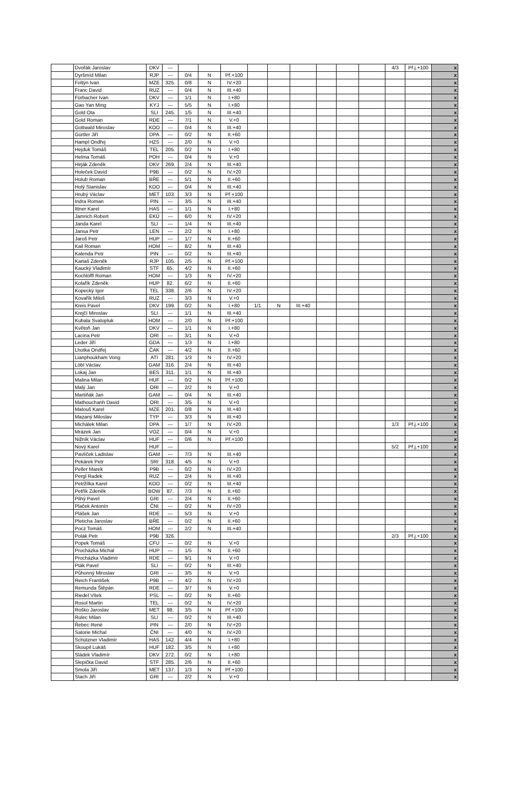| | Dvořák Jaroslav | DKV | --- | | | | | | | | | | 4/3 | Př.j.+100 | x |
| | Dyršmíd Milan | RJP | --- | 0/4 | N | Př.+100 | | | | | | | | | x |
| | Foltýn Ivan | MZE | 325. | 0/8 | N | IV.+20 | | | | | | | | | x |
| | Franc David | RUZ | --- | 0/4 | N | III.+40 | | | | | | | | | x |
| | Fürbacher Ivan | DKV | --- | 1/1 | N | I.+80 | | | | | | | | | x |
| | Gao Yan Ming | KYJ | --- | 5/5 | N | I.+80 | | | | | | | | | x |
| | Gold Ota | SLI | 245. | 1/5 | N | III.+40 | | | | | | | | | x |
| | Gold Roman | RDE | --- | 7/1 | N | V.+0 | | | | | | | | | x |
| | Gottwald Miroslav | KOO | --- | 0/4 | N | III.+40 | | | | | | | | | x |
| | Gürtler Jiří | DPA | --- | 0/2 | N | II.+60 | | | | | | | | | x |
| | Hampl Ondřej | HZS | --- | 2/0 | N | V.+0 | | | | | | | | | x |
| | Hejduk Tomáš | TEL | 205. | 0/2 | N | I.+80 | | | | | | | | | x |
| | Helma Tomáš | POH | --- | 0/4 | N | V.+0 | | | | | | | | | x |
| | Hirják Zdeněk | DKV | 269. | 2/4 | N | III.+40 | | | | | | | | | x |
| | Holeček David | P9B | --- | 0/2 | N | IV.+20 | | | | | | | | | x |
| | Holub Roman | BŘE | --- | 5/1 | N | II.+60 | | | | | | | | | x |
| | Holý Stanislav | KOO | --- | 0/4 | N | III.+40 | | | | | | | | | x |
| | Hrubý Václav | MET | 103. | 3/3 | N | Př.+100 | | | | | | | | | x |
| | Indra Roman | PIN | --- | 3/5 | N | III.+40 | | | | | | | | | x |
| | Ittner Karel | HAS | --- | 1/1 | N | I.+80 | | | | | | | | | x |
| | Jamrich Robert | EKÚ | --- | 6/0 | N | IV.+20 | | | | | | | | | x |
| | Janda Karel | SLI | --- | 1/4 | N | III.+40 | | | | | | | | | x |
| | Jansa Petr | LEN | --- | 2/2 | N | I.+80 | | | | | | | | | x |
| | Jaroš Petr | HUP | --- | 1/7 | N | II.+60 | | | | | | | | | x |
| | Kail Roman | HOM | --- | 8/2 | N | III.+40 | | | | | | | | | x |
| | Kalenda Petr | PIN | --- | 0/2 | N | III.+40 | | | | | | | | | x |
| | Kartaš Zdeněk | RJP | 105. | 2/5 | N | Př.+100 | | | | | | | | | x |
| | Kaucký Vladimír | STF | 65. | 4/2 | N | II.+60 | | | | | | | | | x |
| | Kochlöffl Roman | HOM | --- | 1/3 | N | IV.+20 | | | | | | | | | x |
| | Kolařík Zdeněk | HUP | 82. | 6/2 | N | II.+60 | | | | | | | | | x |
| | Kopecký Igor | TEL | 338. | 2/6 | N | IV.+20 | | | | | | | | | x |
| | Kovařík Miloš | RUZ | --- | 3/3 | N | V.+0 | | | | | | | | | x |
| | Kreis Pavel | DKV | 199. | 0/2 | N | I.+80 | 1/1 | N | III.+40 | | | | | | x |
| | Krejčí Miroslav | SLI | --- | 1/1 | N | III.+40 | | | | | | | | | x |
| | Kubala Svatopluk | HOM | --- | 2/0 | N | Př.+100 | | | | | | | | | x |
| | Květoň Jan | DKV | --- | 1/1 | N | I.+80 | | | | | | | | | x |
| | Lacina Petr | ORI | --- | 3/1 | N | V.+0 | | | | | | | | | x |
| | Leder Jiří | GDA | --- | 1/3 | N | I.+80 | | | | | | | | | x |
| | Lhotka Ondřej | ČAK | --- | 4/2 | N | II.+60 | | | | | | | | | x |
| | Lianphoukham Vong | ATI | 281. | 1/3 | N | IV.+20 | | | | | | | | | x |
| | Löbl Václav | GAM | 316. | 2/4 | N | III.+40 | | | | | | | | | x |
| | Lokaj Jan | BES | 311. | 1/1 | N | III.+40 | | | | | | | | | x |
| | Malina Milan | HUF | --- | 0/2 | N | Př.+100 | | | | | | | | | x |
| | Malý Jan | ORI | --- | 2/2 | N | V.+0 | | | | | | | | | x |
| | Martiňák Jan | GAM | --- | 0/4 | N | III.+40 | | | | | | | | | x |
| | Mathouchanh David | ORI | --- | 3/5 | N | V.+0 | | | | | | | | | x |
| | Matouš Karel | MZE | 201. | 0/8 | N | III.+40 | | | | | | | | | x |
| | Mazaný Miloslav | TYP | --- | 3/3 | N | III.+40 | | | | | | | | | x |
| | Michálek Milan | DPA | --- | 1/7 | N | IV.+20 | | | | | | | 1/3 | Př.j.+100 | x |
| | Mrázek Jan | VOZ | --- | 0/4 | N | V.+0 | | | | | | | | | x |
| | Nižník Václav | HUF | --- | 0/6 | N | Př.+100 | | | | | | | | | x |
| | Nový Karel | HUF | --- | | | | | | | | | | 5/2 | Př.j.+100 | x |
| | Pavlíček Ladislav | GAM | --- | 7/3 | N | III.+40 | | | | | | | | | x |
| | Pekárek Petr | SRI | 318. | 4/5 | N | V.+0 | | | | | | | | | x |
| | Peller Marek | P9B | --- | 0/2 | N | IV.+20 | | | | | | | | | x |
| | Pergl Radek | RUZ | --- | 2/4 | N | III.+40 | | | | | | | | | x |
| | Petržílka Karel | KOO | --- | 0/2 | N | III.+40 | | | | | | | | | x |
| | Petřík Zdeněk | BOW | 87. | 7/3 | N | II.+60 | | | | | | | | | x |
| | Pilný Pavel | GRI | --- | 2/4 | N | II.+60 | | | | | | | | | x |
| | Plaček Antonín | ČNI | --- | 0/2 | N | IV.+20 | | | | | | | | | x |
| | Plášek Jan | RDE | --- | 5/3 | N | V.+0 | | | | | | | | | x |
| | Pleticha Jaroslav | BŘE | --- | 0/2 | N | II.+60 | | | | | | | | | x |
| | Pocz Tomáš | HOM | --- | 2/2 | N | III.+40 | | | | | | | | | x |
| | Polák Petr | P9B | 326. | | | | | | | | | | 2/3 | Př.j.+100 | x |
| | Popek Tomáš | CFU | --- | 0/2 | N | V.+0 | | | | | | | | | x |
| | Procházka Michal | HUP | --- | 1/5 | N | II.+60 | | | | | | | | | x |
| | Procházka Vladimír | RDE | --- | 9/1 | N | V.+0 | | | | | | | | | x |
| | Pták Pavel | SLI | --- | 0/2 | N | III.+40 | | | | | | | | | x |
| | Půhonný Miroslav | GRI | --- | 3/5 | N | V.+0 | | | | | | | | | x |
| | Reich František | P9B | --- | 4/2 | N | IV.+20 | | | | | | | | | x |
| | Remunda Štěpán | RDE | --- | 3/7 | N | V.+0 | | | | | | | | | x |
| | Riedel Vítek | PSL | --- | 0/2 | N | II.+60 | | | | | | | | | x |
| | Rosol Martin | TEL | --- | 0/2 | N | IV.+20 | | | | | | | | | x |
| | Roško Jaroslav | MET | 98. | 3/5 | N | Př.+100 | | | | | | | | | x |
| | Rulec Milan | SLI | --- | 0/2 | N | III.+40 | | | | | | | | | x |
| | Řebec René | PIN | --- | 2/0 | N | IV.+20 | | | | | | | | | x |
| | Satorie Michal | ČNI | --- | 4/0 | N | IV.+20 | | | | | | | | | x |
| | Schützner Vladimír | HAS | 142. | 4/4 | N | I.+80 | | | | | | | | | x |
| | Skoupil Lukáš | HUF | 182. | 3/5 | N | I.+80 | | | | | | | | | x |
| | Sládek Vladimír | DKV | 272. | 0/2 | N | I.+80 | | | | | | | | | x |
| | Slepička David | STF | 285. | 2/6 | N | II.+60 | | | | | | | | | x |
| | Smola Jiří | MET | 137. | 1/3 | N | Př.+100 | | | | | | | | | x |
| | Stach Jiří | GRI | --- | 2/2 | N | V.+0 | | | | | | | | | x |